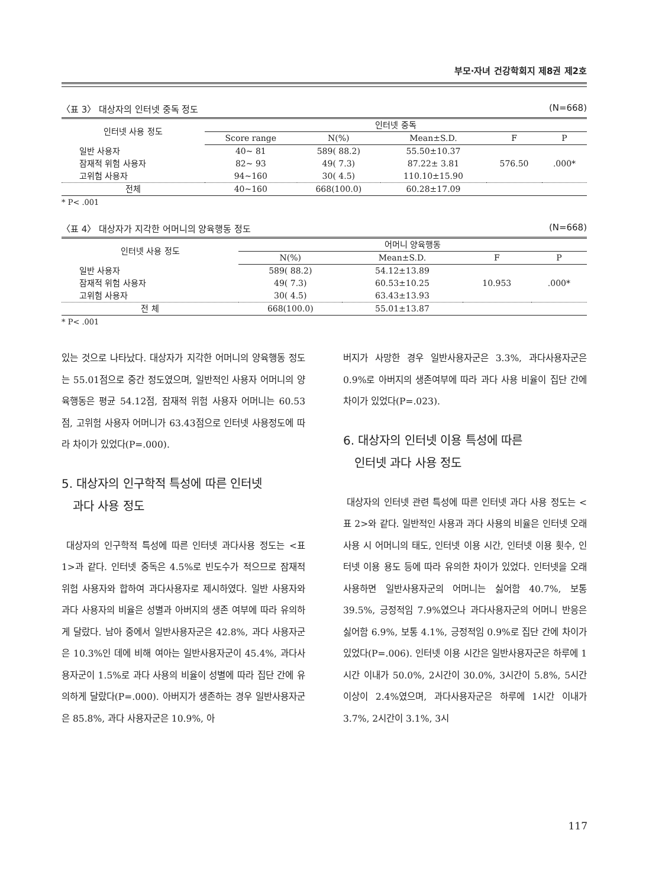부모·자녀 건강학회지 제8권 제2호
〈표 3〉 대상자의 인터넷 중독 정도 (N=668)
| 인터넷 사용 정도 | 인터넷 중독 | | | | |
| --- | --- | --- | --- | --- | --- |
| | Score range | N(%) | Mean±S.D. | F | P |
| 일반 사용자 | 40~ 81 | 589( 88.2) | 55.50±10.37 | 576.50 | .000* |
| 잠재적 위험 사용자 | 82~ 93 | 49( 7.3) | 87.22± 3.81 | | |
| 고위험 사용자 | 94~160 | 30( 4.5) | 110.10±15.90 | | |
| 전체 | 40~160 | 668(100.0) | 60.28±17.09 | | |
* P< .001
〈표 4〉 대상자가 지각한 어머니의 양육행동 정도 (N=668)
| 인터넷 사용 정도 | 어머니 양육행동 | | | |
| --- | --- | --- | --- | --- |
| | N(%) | Mean±S.D. | F | P |
| 일반 사용자 | 589( 88.2) | 54.12±13.89 | 10.953 | .000* |
| 잠재적 위험 사용자 | 49( 7.3) | 60.53±10.25 | | |
| 고위험 사용자 | 30( 4.5) | 63.43±13.93 | | |
| 전 체 | 668(100.0) | 55.01±13.87 | | |
* P< .001
있는 것으로 나타났다. 대상자가 지각한 어머니의 양육행동 정도는 55.01점으로 중간 정도였으며, 일반적인 사용자 어머니의 양육행동은 평균 54.12점, 잠재적 위험 사용자 어머니는 60.53점, 고위험 사용자 어머니가 63.43점으로 인터넷 사용정도에 따라 차이가 있었다(P=.000).
5. 대상자의 인구학적 특성에 따른 인터넷
과다 사용 정도
대상자의 인구학적 특성에 따른 인터넷 과다사용 정도는 <표 1>과 같다. 인터넷 중독은 4.5%로 빈도수가 적으므로 잠재적 위험 사용자와 합하여 과다사용자로 제시하였다. 일반 사용자와 과다 사용자의 비율은 성별과 아버지의 생존 여부에 따라 유의하게 달랐다. 남아 중에서 일반사용자군은 42.8%, 과다 사용자군은 10.3%인 데에 비해 여아는 일반사용자군이 45.4%, 과다사용자군이 1.5%로 과다 사용의 비율이 성별에 따라 집단 간에 유의하게 달랐다(P=.000). 아버지가 생존하는 경우 일반사용자군은 85.8%, 과다 사용자군은 10.9%, 아
버지가 사망한 경우 일반사용자군은 3.3%, 과다사용자군은 0.9%로 아버지의 생존여부에 따라 과다 사용 비율이 집단 간에 차이가 있었다(P=.023).
6. 대상자의 인터넷 이용 특성에 따른
인터넷 과다 사용 정도
대상자의 인터넷 관련 특성에 따른 인터넷 과다 사용 정도는 <표 2>와 같다. 일반적인 사용과 과다 사용의 비율은 인터넷 오래 사용 시 어머니의 태도, 인터넷 이용 시간, 인터넷 이용 횟수, 인터넷 이용 용도 등에 따라 유의한 차이가 있었다. 인터넷을 오래 사용하면 일반사용자군의 어머니는 싫어함 40.7%, 보통 39.5%, 긍정적임 7.9%였으나 과다사용자군의 어머니 반응은 싫어함 6.9%, 보통 4.1%, 긍정적임 0.9%로 집단 간에 차이가 있었다(P=.006). 인터넷 이용 시간은 일반사용자군은 하루에 1시간 이내가 50.0%, 2시간이 30.0%, 3시간이 5.8%, 5시간 이상이 2.4%였으며, 과다사용자군은 하루에 1시간 이내가 3.7%, 2시간이 3.1%, 3시
117